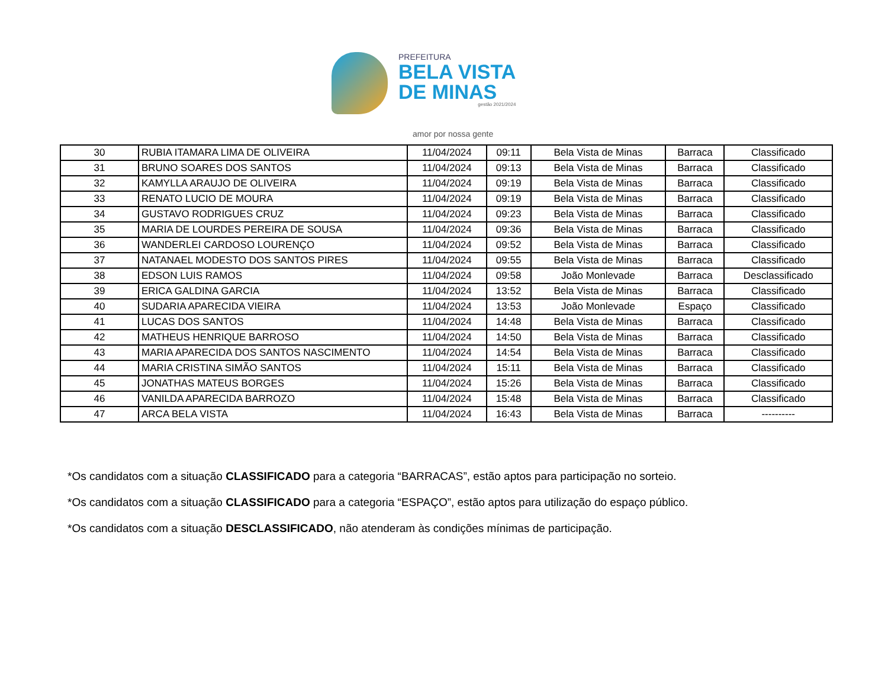PREFEITURA
BELA VISTA
DE MINAS
gestão 2021/2024
amor por nossa gente
| 30 | RUBIA ITAMARA LIMA DE OLIVEIRA | 11/04/2024 | 09:11 | Bela Vista de Minas | Barraca | Classificado |
| 31 | BRUNO SOARES DOS SANTOS | 11/04/2024 | 09:13 | Bela Vista de Minas | Barraca | Classificado |
| 32 | KAMYLLA ARAUJO DE OLIVEIRA | 11/04/2024 | 09:19 | Bela Vista de Minas | Barraca | Classificado |
| 33 | RENATO LUCIO DE MOURA | 11/04/2024 | 09:19 | Bela Vista de Minas | Barraca | Classificado |
| 34 | GUSTAVO RODRIGUES CRUZ | 11/04/2024 | 09:23 | Bela Vista de Minas | Barraca | Classificado |
| 35 | MARIA DE LOURDES PEREIRA DE SOUSA | 11/04/2024 | 09:36 | Bela Vista de Minas | Barraca | Classificado |
| 36 | WANDERLEI CARDOSO LOURENÇO | 11/04/2024 | 09:52 | Bela Vista de Minas | Barraca | Classificado |
| 37 | NATANAEL MODESTO DOS SANTOS PIRES | 11/04/2024 | 09:55 | Bela Vista de Minas | Barraca | Classificado |
| 38 | EDSON LUIS RAMOS | 11/04/2024 | 09:58 | João Monlevade | Barraca | Desclassificado |
| 39 | ERICA GALDINA GARCIA | 11/04/2024 | 13:52 | Bela Vista de Minas | Barraca | Classificado |
| 40 | SUDARIA APARECIDA VIEIRA | 11/04/2024 | 13:53 | João Monlevade | Espaço | Classificado |
| 41 | LUCAS DOS SANTOS | 11/04/2024 | 14:48 | Bela Vista de Minas | Barraca | Classificado |
| 42 | MATHEUS HENRIQUE BARROSO | 11/04/2024 | 14:50 | Bela Vista de Minas | Barraca | Classificado |
| 43 | MARIA APARECIDA DOS SANTOS NASCIMENTO | 11/04/2024 | 14:54 | Bela Vista de Minas | Barraca | Classificado |
| 44 | MARIA CRISTINA SIMÃO SANTOS | 11/04/2024 | 15:11 | Bela Vista de Minas | Barraca | Classificado |
| 45 | JONATHAS MATEUS BORGES | 11/04/2024 | 15:26 | Bela Vista de Minas | Barraca | Classificado |
| 46 | VANILDA APARECIDA BARROZO | 11/04/2024 | 15:48 | Bela Vista de Minas | Barraca | Classificado |
| 47 | ARCA BELA VISTA | 11/04/2024 | 16:43 | Bela Vista de Minas | Barraca | ---------- |
*Os candidatos com a situação CLASSIFICADO para a categoria “BARRACAS”, estão aptos para participação no sorteio.
*Os candidatos com a situação CLASSIFICADO para a categoria “ESPAÇO”, estão aptos para utilização do espaço público.
*Os candidatos com a situação DESCLASSIFICADO, não atenderam às condições mínimas de participação.